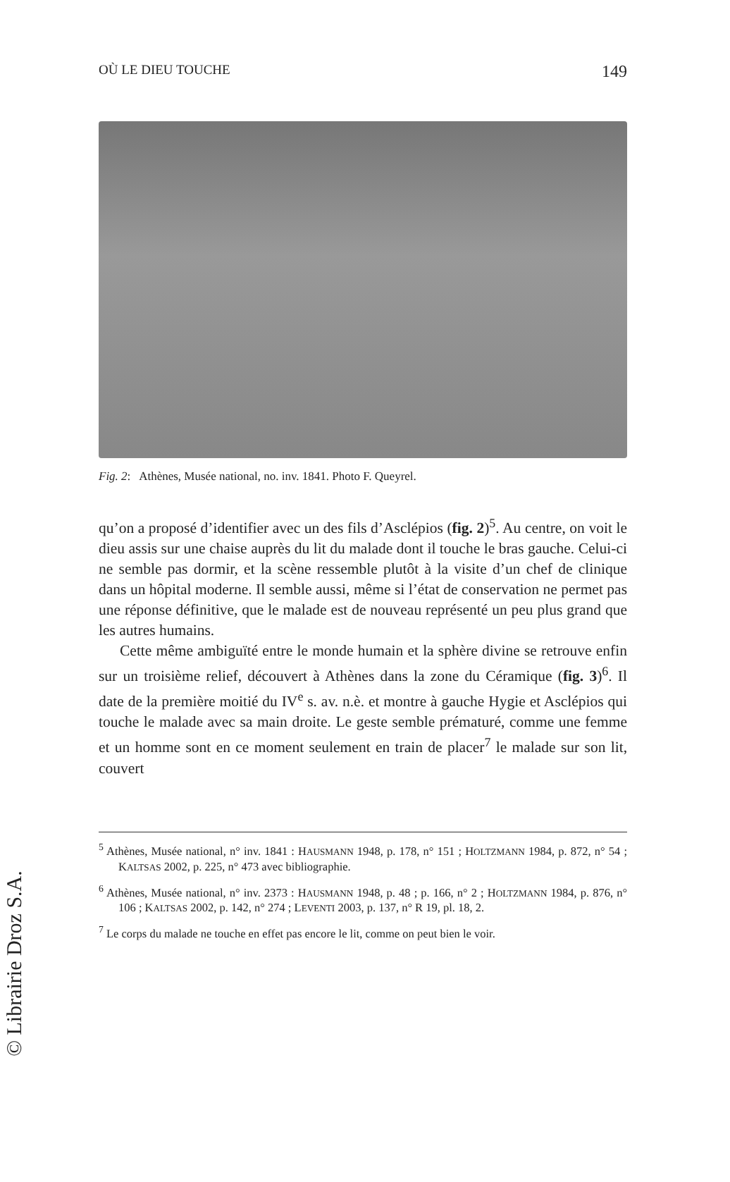OÙ LE DIEU TOUCHE 149
Fig. 2: Athènes, Musée national, no. inv. 1841. Photo F. Queyrel.
qu’on a proposé d’identifier avec un des fils d’Asclépios (fig. 2)<sup>5</sup>. Au centre, on voit le dieu assis sur une chaise auprès du lit du malade dont il touche le bras gauche. Celui-ci ne semble pas dormir, et la scène ressemble plutôt à la visite d’un chef de clinique dans un hôpital moderne. Il semble aussi, même si l’état de conservation ne permet pas une réponse définitive, que le malade est de nouveau représenté un peu plus grand que les autres humains.
Cette même ambiguïté entre le monde humain et la sphère divine se retrouve enfin sur un troisième relief, découvert à Athènes dans la zone du Céramique (fig. 3)<sup>6</sup>. Il date de la première moitié du IV<sup>e</sup> s. av. n.è. et montre à gauche Hygie et Asclépios qui touche le malade avec sa main droite. Le geste semble prématuré, comme une femme et un homme sont en ce moment seulement en train de placer<sup>7</sup> le malade sur son lit, couvert
<sup>5</sup> Athènes, Musée national, n° inv. 1841 : HAUSMANN 1948, p. 178, n° 151 ; HOLTZMANN 1984, p. 872, n° 54 ; KALTSAS 2002, p. 225, n° 473 avec bibliographie.
<sup>6</sup> Athènes, Musée national, n° inv. 2373 : HAUSMANN 1948, p. 48 ; p. 166, n° 2 ; HOLTZMANN 1984, p. 876, n° 106 ; KALTSAS 2002, p. 142, n° 274 ; LEVENTI 2003, p. 137, n° R 19, pl. 18, 2.
<sup>7</sup> Le corps du malade ne touche en effet pas encore le lit, comme on peut bien le voir.
© Librairie Droz S.A.